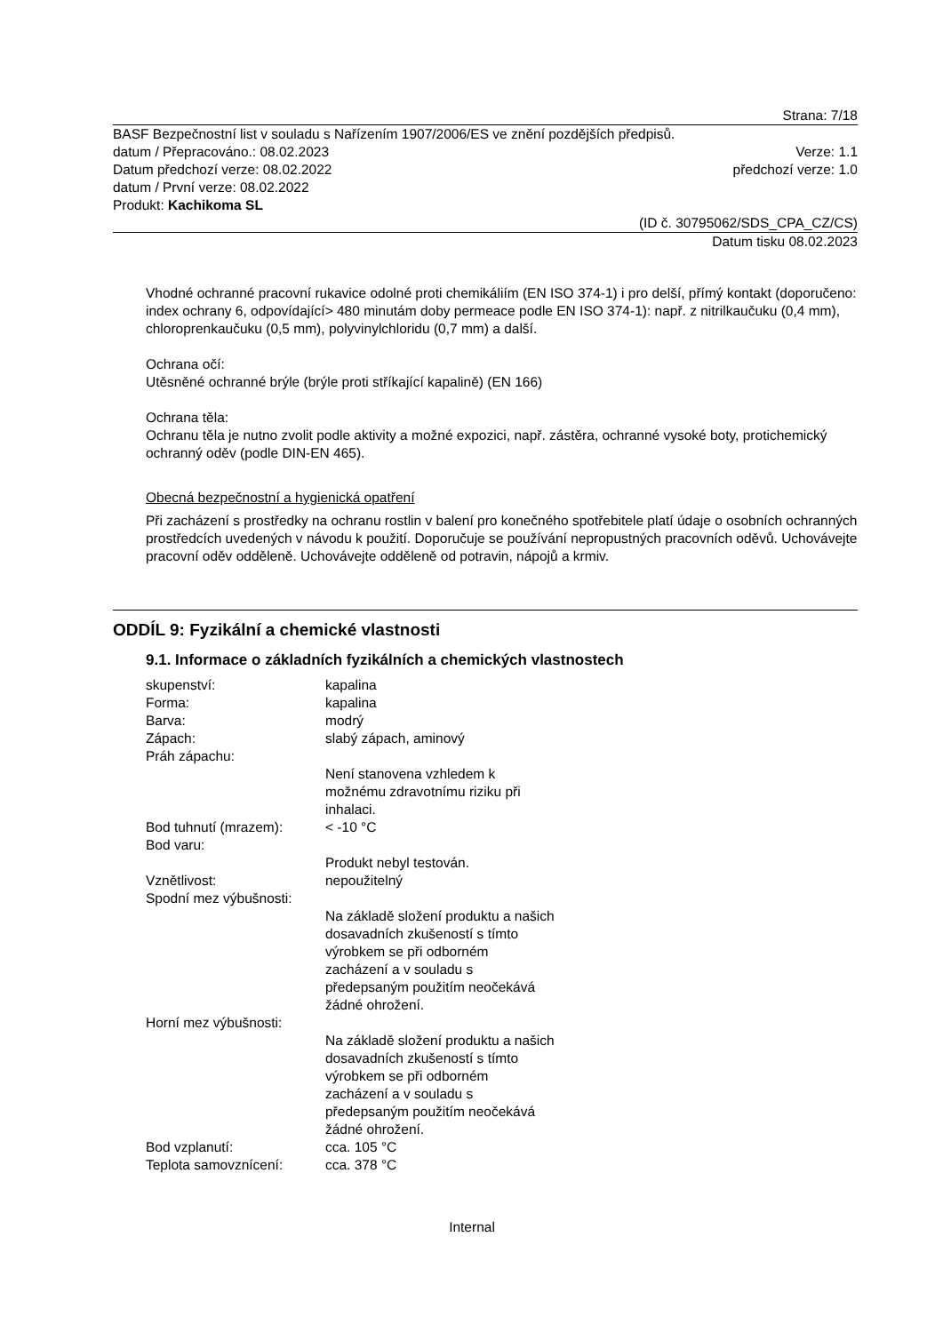Strana: 7/18
BASF Bezpečnostní list v souladu s Nařízením 1907/2006/ES ve znění pozdějších předpisů.
datum / Přepracováno.: 08.02.2023 Verze: 1.1
Datum předchozí verze: 08.02.2022 předchozí verze: 1.0
datum / První verze: 08.02.2022
Produkt: Kachikoma SL
(ID č. 30795062/SDS_CPA_CZ/CS)
Datum tisku 08.02.2023
Vhodné ochranné pracovní rukavice odolné proti chemikáliím (EN ISO 374-1) i pro delší, přímý kontakt (doporučeno: index ochrany 6, odpovídající> 480 minutám doby permeace podle EN ISO 374-1): např. z nitrilkaučuku (0,4 mm), chloroprenkaučuku (0,5 mm), polyvinylchloridu (0,7 mm) a další.
Ochrana očí:
Utěsněné ochranné brýle (brýle proti stříkající kapalině) (EN 166)
Ochrana těla:
Ochranu těla je nutno zvolit podle aktivity a možné expozici, např. zástěra, ochranné vysoké boty, protichemický ochranný oděv (podle DIN-EN 465).
Obecná bezpečnostní a hygienická opatření
Při zacházení s prostředky na ochranu rostlin v balení pro konečného spotřebitele platí údaje o osobních ochranných prostředcích uvedených v návodu k použití. Doporučuje se používání nepropustných pracovních oděvů. Uchovávejte pracovní oděv odděleně. Uchovávejte odděleně od potravin, nápojů a krmiv.
ODDÍL 9: Fyzikální a chemické vlastnosti
9.1. Informace o základních fyzikálních a chemických vlastnostech
| skupenství: | kapalina |
| Forma: | kapalina |
| Barva: | modrý |
| Zápach: | slabý zápach, aminový |
| Práh zápachu: | |
| | Není stanovena vzhledem k možnému zdravotnímu riziku při inhalaci. |
| Bod tuhnutí (mrazem): | < -10 °C |
| Bod varu: | |
| | Produkt nebyl testován. |
| Vznětlivost: | nepoužitelný |
| Spodní mez výbušnosti: | |
| | Na základě složení produktu a našich dosavadních zkušeností s tímto výrobkem se při odborném zacházení a v souladu s předepsaným použitím neočekává žádné ohrožení. |
| Horní mez výbušnosti: | |
| | Na základě složení produktu a našich dosavadních zkušeností s tímto výrobkem se při odborném zacházení a v souladu s předepsaným použitím neočekává žádné ohrožení. |
| Bod vzplanutí: | cca. 105 °C |
| Teplota samovznícení: | cca. 378 °C |
Internal